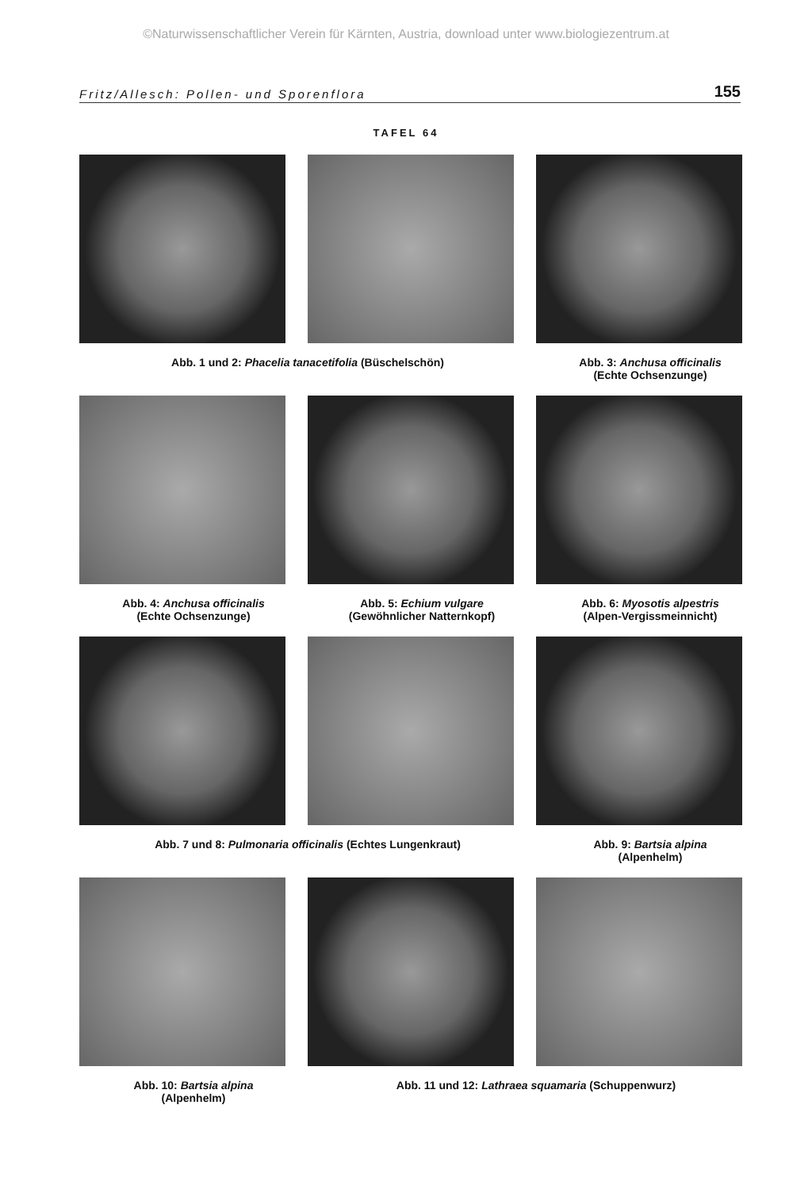©Naturwissenschaftlicher Verein für Kärnten, Austria, download unter www.biologiezentrum.at
Fritz/Allesch: Pollen- und Sporenflora 155
TAFEL 64
Abb. 1 und 2: Phacelia tanacetifolia (Büschelschön) Abb. 3: Anchusa officinalis
(Echte Ochsenzunge)
Abb. 4: Anchusa officinalis
(Echte Ochsenzunge)
Abb. 5: Echium vulgare
(Gewöhnlicher Natternkopf)
Abb. 6: Myosotis alpestris
(Alpen-Vergissmeinnicht)
Abb. 7 und 8: Pulmonaria officinalis (Echtes Lungenkraut) Abb. 9: Bartsia alpina
(Alpenhelm)
Abb. 10: Bartsia alpina
(Alpenhelm)
Abb. 11 und 12: Lathraea squamaria (Schuppenwurz)